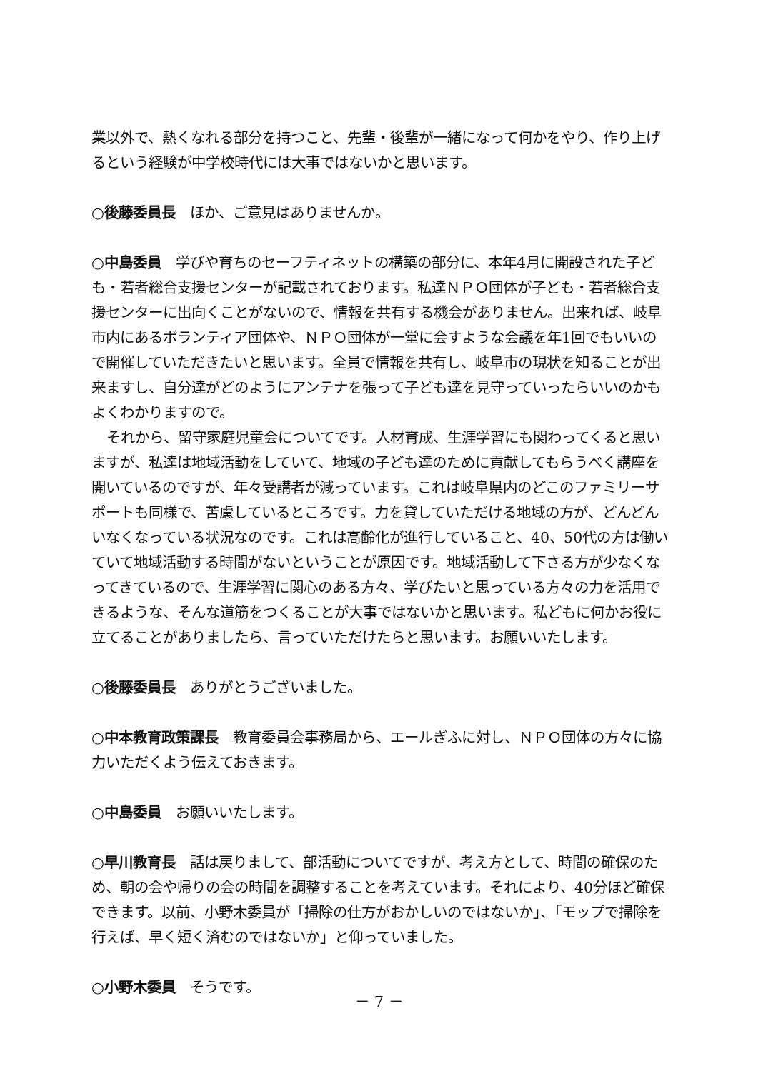業以外で、熱くなれる部分を持つこと、先輩・後輩が一緒になって何かをやり、作り上げるという経験が中学校時代には大事ではないかと思います。
○後藤委員長　ほか、ご意見はありませんか。
○中島委員　学びや育ちのセーフティネットの構築の部分に、本年4月に開設された子ども・若者総合支援センターが記載されております。私達ＮＰＯ団体が子ども・若者総合支援センターに出向くことがないので、情報を共有する機会がありません。出来れば、岐阜市内にあるボランティア団体や、ＮＰＯ団体が一堂に会すような会議を年1回でもいいので開催していただきたいと思います。全員で情報を共有し、岐阜市の現状を知ることが出来ますし、自分達がどのようにアンテナを張って子ども達を見守っていったらいいのかもよくわかりますので。
それから、留守家庭児童会についてです。人材育成、生涯学習にも関わってくると思いますが、私達は地域活動をしていて、地域の子ども達のために貢献してもらうべく講座を開いているのですが、年々受講者が減っています。これは岐阜県内のどこのファミリーサポートも同様で、苦慮しているところです。力を貸していただける地域の方が、どんどんいなくなっている状況なのです。これは高齢化が進行していること、40、50代の方は働いていて地域活動する時間がないということが原因です。地域活動して下さる方が少なくなってきているので、生涯学習に関心のある方々、学びたいと思っている方々の力を活用できるような、そんな道筋をつくることが大事ではないかと思います。私どもに何かお役に立てることがありましたら、言っていただけたらと思います。お願いいたします。
○後藤委員長　ありがとうございました。
○中本教育政策課長　教育委員会事務局から、エールぎふに対し、ＮＰＯ団体の方々に協力いただくよう伝えておきます。
○中島委員　お願いいたします。
○早川教育長　話は戻りまして、部活動についてですが、考え方として、時間の確保のため、朝の会や帰りの会の時間を調整することを考えています。それにより、40分ほど確保できます。以前、小野木委員が「掃除の仕方がおかしいのではないか」、「モップで掃除を行えば、早く短く済むのではないか」と仰っていました。
○小野木委員　そうです。
－ 7 －